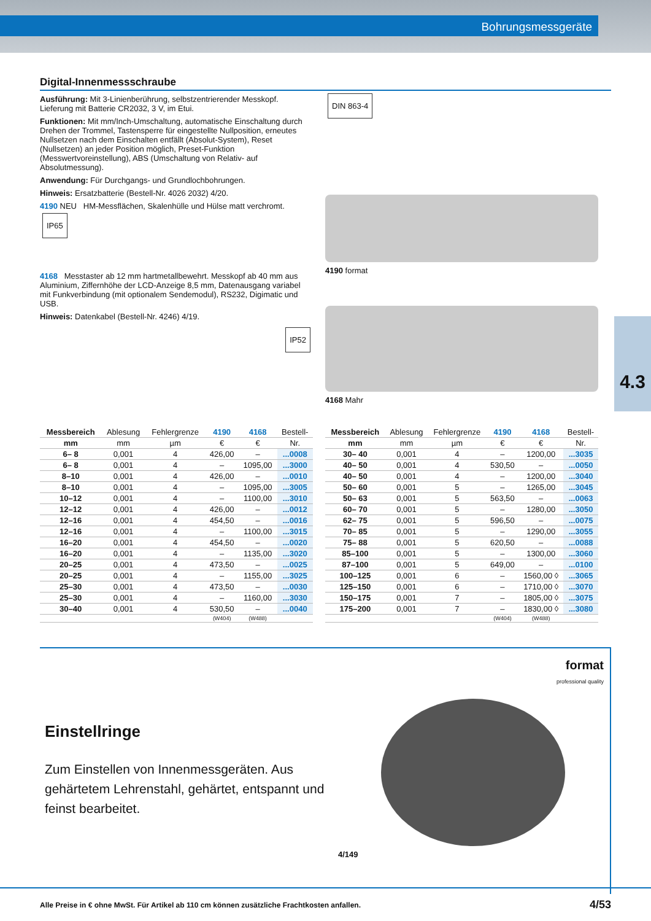Bohrungsmessgeräte
4.3
Digital-Innenmessschraube
Ausführung: Mit 3-Linienberührung, selbstzentrierender Messkopf. Lieferung mit Batterie CR2032, 3 V, im Etui.
Funktionen: Mit mm/Inch-Umschaltung, automatische Einschaltung durch Drehen der Trommel, Tastensperre für eingestellte Nullposition, erneutes Nullsetzen nach dem Einschalten entfällt (Absolut-System), Reset (Nullsetzen) an jeder Position möglich, Preset-Funktion (Messwertvoreinstellung), ABS (Umschaltung von Relativ- auf Absolutmessung).
Anwendung: Für Durchgangs- und Grundlochbohrungen.
Hinweis: Ersatzbatterie (Bestell-Nr. 4026 2032) 4/20.
4190 NEU HM-Messflächen, Skalenhülle und Hülse matt verchromt. IP65
4168 Messtaster ab 12 mm hartmetallbewehrt. Messkopf ab 40 mm aus Aluminium, Ziffernhöhe der LCD-Anzeige 8,5 mm, Datenausgang variabel mit Funkverbindung (mit optionalem Sendemodul), RS232, Digimatic und USB.
Hinweis: Datenkabel (Bestell-Nr. 4246) 4/19.
IP52
DIN 863-4
4190 format
4168 Mahr
| Messbereich | Ablesung | Fehlergrenze | 4190 | 4168 | Bestell- |
| --- | --- | --- | --- | --- | --- |
| mm | mm | µm | € | € | Nr. |
| 6– 8 | 0,001 | 4 | 426,00 | – | ...0008 |
| 6– 8 | 0,001 | 4 | – | 1095,00 | ...3000 |
| 8–10 | 0,001 | 4 | 426,00 | – | ...0010 |
| 8–10 | 0,001 | 4 | – | 1095,00 | ...3005 |
| 10–12 | 0,001 | 4 | – | 1100,00 | ...3010 |
| 12–12 | 0,001 | 4 | 426,00 | – | ...0012 |
| 12–16 | 0,001 | 4 | 454,50 | – | ...0016 |
| 12–16 | 0,001 | 4 | – | 1100,00 | ...3015 |
| 16–20 | 0,001 | 4 | 454,50 | – | ...0020 |
| 16–20 | 0,001 | 4 | – | 1135,00 | ...3020 |
| 20–25 | 0,001 | 4 | 473,50 | – | ...0025 |
| 20–25 | 0,001 | 4 | – | 1155,00 | ...3025 |
| 25–30 | 0,001 | 4 | 473,50 | – | ...0030 |
| 25–30 | 0,001 | 4 | – | 1160,00 | ...3030 |
| 30–40 | 0,001 | 4 | 530,50 | – | ...0040 |
| | | | (W404) | (W488) | |
| Messbereich | Ablesung | Fehlergrenze | 4190 | 4168 | Bestell- |
| --- | --- | --- | --- | --- | --- |
| mm | mm | µm | € | € | Nr. |
| 30– 40 | 0,001 | 4 | – | 1200,00 | ...3035 |
| 40– 50 | 0,001 | 4 | 530,50 | – | ...0050 |
| 40– 50 | 0,001 | 4 | – | 1200,00 | ...3040 |
| 50– 60 | 0,001 | 5 | – | 1265,00 | ...3045 |
| 50– 63 | 0,001 | 5 | 563,50 | – | ...0063 |
| 60– 70 | 0,001 | 5 | – | 1280,00 | ...3050 |
| 62– 75 | 0,001 | 5 | 596,50 | – | ...0075 |
| 70– 85 | 0,001 | 5 | – | 1290,00 | ...3055 |
| 75– 88 | 0,001 | 5 | 620,50 | – | ...0088 |
| 85–100 | 0,001 | 5 | – | 1300,00 | ...3060 |
| 87–100 | 0,001 | 5 | 649,00 | – | ...0100 |
| 100–125 | 0,001 | 6 | – | 1560,00 ◊ | ...3065 |
| 125–150 | 0,001 | 6 | – | 1710,00 ◊ | ...3070 |
| 150–175 | 0,001 | 7 | – | 1805,00 ◊ | ...3075 |
| 175–200 | 0,001 | 7 | – | 1830,00 ◊ | ...3080 |
| | | | (W404) | (W488) | |
Einstellringe
Zum Einstellen von Innenmessgeräten. Aus gehärtetem Lehrenstahl, gehärtet, entspannt und feinst bearbeitet.
format
professional quality
4/149
Alle Preise in € ohne MwSt. Für Artikel ab 110 cm können zusätzliche Frachtkosten anfallen. 4/53